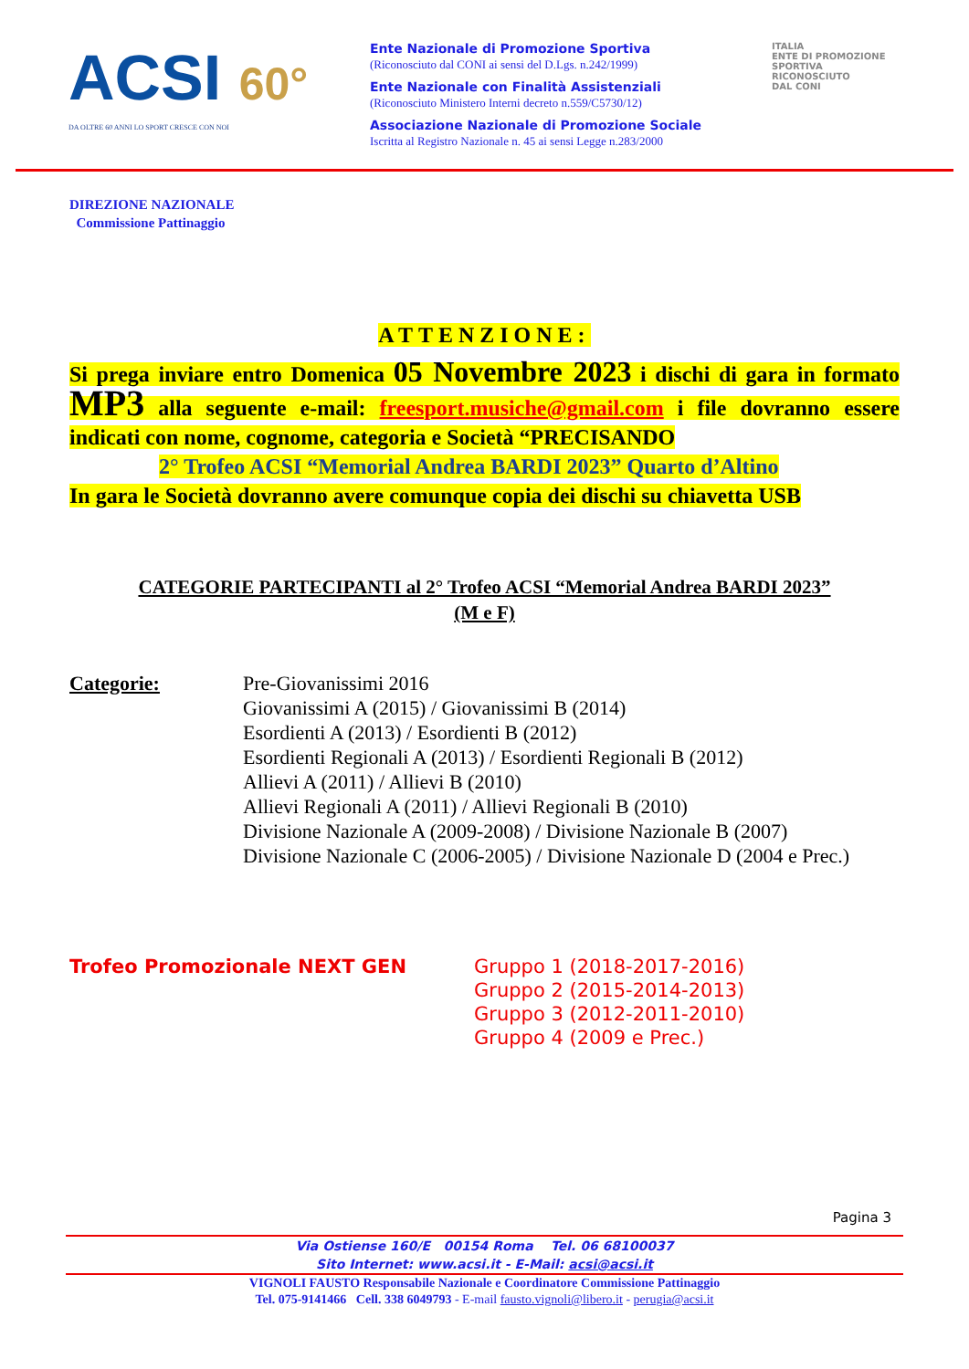ACSI 60°
DA OLTRE 60 ANNI LO SPORT CRESCE CON NOI
Ente Nazionale di Promozione Sportiva
(Riconosciuto dal CONI ai sensi del D.Lgs. n.242/1999)
Ente Nazionale con Finalità Assistenziali
(Riconosciuto Ministero Interni decreto n.559/C5730/12)
Associazione Nazionale di Promozione Sociale
Iscritta al Registro Nazionale n. 45 ai sensi Legge n.283/2000
ITALIA
ENTE DI PROMOZIONE
SPORTIVA
RICONOSCIUTO
DAL CONI
DIREZIONE NAZIONALE
Commissione Pattinaggio
ATTENZIONE:
Si prega inviare entro Domenica 05 Novembre 2023 i dischi di gara in formato MP3 alla seguente e-mail: freesport.musiche@gmail.com i file dovranno essere indicati con nome, cognome, categoria e Società “PRECISANDO
2° Trofeo ACSI “Memorial Andrea BARDI 2023” Quarto d’Altino
In gara le Società dovranno avere comunque copia dei dischi su chiavetta USB
CATEGORIE PARTECIPANTI al 2° Trofeo ACSI “Memorial Andrea BARDI 2023”
(M e F)
Categorie: Pre-Giovanissimi 2016
Giovanissimi A (2015) / Giovanissimi B (2014)
Esordienti A (2013) / Esordienti B (2012)
Esordienti Regionali A (2013) / Esordienti Regionali B (2012)
Allievi A (2011) / Allievi B (2010)
Allievi Regionali A (2011) / Allievi Regionali B (2010)
Divisione Nazionale A (2009-2008) / Divisione Nazionale B (2007)
Divisione Nazionale C (2006-2005) / Divisione Nazionale D (2004 e Prec.)
Trofeo Promozionale NEXT GEN Gruppo 1 (2018-2017-2016)
Gruppo 2 (2015-2014-2013)
Gruppo 3 (2012-2011-2010)
Gruppo 4 (2009 e Prec.)
Pagina 3
Via Ostiense 160/E 00154 Roma Tel. 06 68100037
Sito Internet: www.acsi.it - E-Mail: acsi@acsi.it
VIGNOLI FAUSTO Responsabile Nazionale e Coordinatore Commissione Pattinaggio
Tel. 075-9141466 Cell. 338 6049793 - E-mail fausto.vignoli@libero.it - perugia@acsi.it